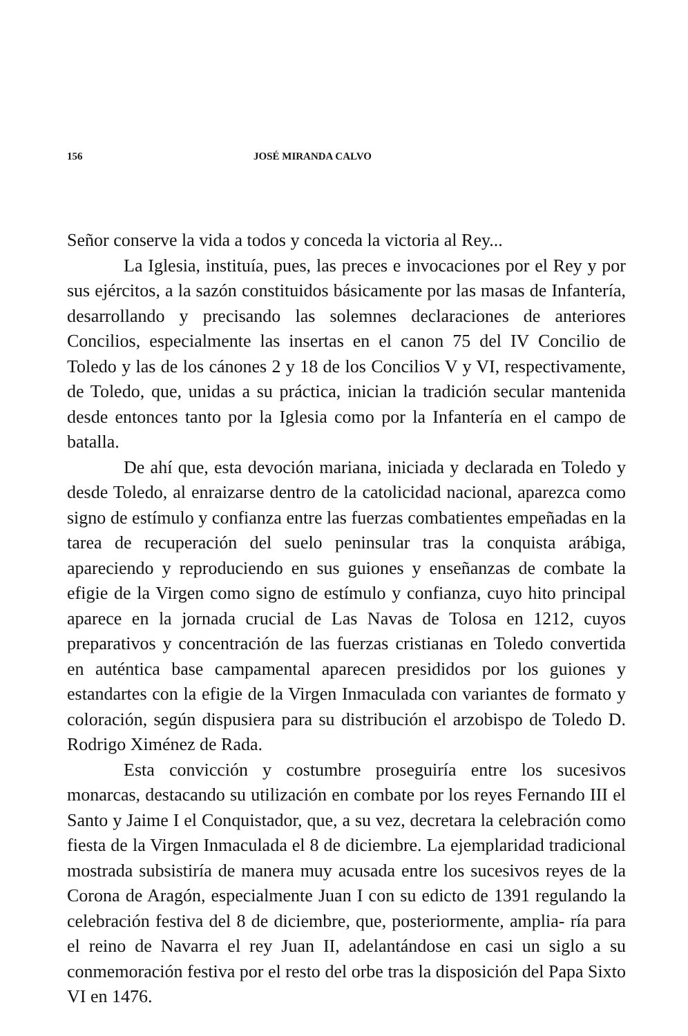156 JOSÉ MIRANDA CALVO
Señor conserve la vida a todos y conceda la victoria al Rey...
La Iglesia, instituía, pues, las preces e invocaciones por el Rey y por sus ejércitos, a la sazón constituidos básicamente por las masas de Infantería, desarrollando y precisando las solemnes declaraciones de anteriores Concilios, especialmente las insertas en el canon 75 del IV Concilio de Toledo y las de los cánones 2 y 18 de los Concilios V y VI, respectivamente, de Toledo, que, unidas a su práctica, inician la tradición secular mantenida desde entonces tanto por la Iglesia como por la Infantería en el campo de batalla.
De ahí que, esta devoción mariana, iniciada y declarada en Toledo y desde Toledo, al enraizarse dentro de la catolicidad nacional, aparezca como signo de estímulo y confianza entre las fuerzas combatientes empeñadas en la tarea de recuperación del suelo peninsular tras la conquista arábiga, apareciendo y reproduciendo en sus guiones y enseñanzas de combate la efigie de la Virgen como signo de estímulo y confianza, cuyo hito principal aparece en la jornada crucial de Las Navas de Tolosa en 1212, cuyos preparativos y concentración de las fuerzas cristianas en Toledo convertida en auténtica base campamental aparecen presididos por los guiones y estandartes con la efigie de la Virgen Inmaculada con variantes de formato y coloración, según dispusiera para su distribución el arzobispo de Toledo D. Rodrigo Ximénez de Rada.
Esta convicción y costumbre proseguiría entre los sucesivos monarcas, destacando su utilización en combate por los reyes Fernando III el Santo y Jaime I el Conquistador, que, a su vez, decretara la celebración como fiesta de la Virgen Inmaculada el 8 de diciembre. La ejemplaridad tradicional mostrada subsistiría de manera muy acusada entre los sucesivos reyes de la Corona de Aragón, especialmente Juan I con su edicto de 1391 regulando la celebración festiva del 8 de diciembre, que, posteriormente, amplia- ría para el reino de Navarra el rey Juan II, adelantándose en casi un siglo a su conmemoración festiva por el resto del orbe tras la disposición del Papa Sixto VI en 1476.